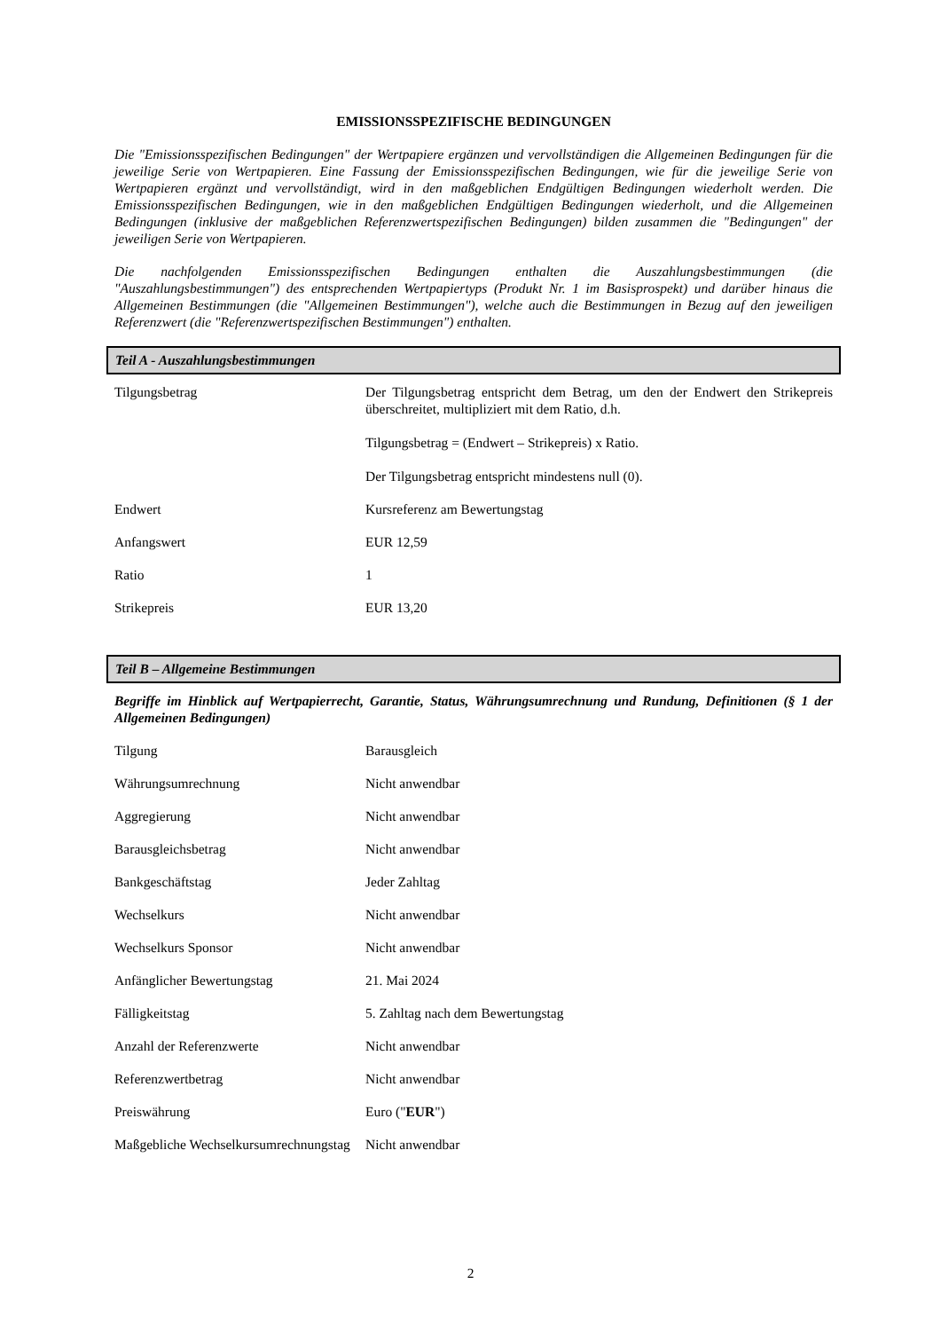EMISSIONSSPEZIFISCHE BEDINGUNGEN
Die "Emissionsspezifischen Bedingungen" der Wertpapiere ergänzen und vervollständigen die Allgemeinen Bedingungen für die jeweilige Serie von Wertpapieren. Eine Fassung der Emissionsspezifischen Bedingungen, wie für die jeweilige Serie von Wertpapieren ergänzt und vervollständigt, wird in den maßgeblichen Endgültigen Bedingungen wiederholt werden. Die Emissionsspezifischen Bedingungen, wie in den maßgeblichen Endgültigen Bedingungen wiederholt, und die Allgemeinen Bedingungen (inklusive der maßgeblichen Referenzwertspezifischen Bedingungen) bilden zusammen die "Bedingungen" der jeweiligen Serie von Wertpapieren.
Die nachfolgenden Emissionsspezifischen Bedingungen enthalten die Auszahlungsbestimmungen (die "Auszahlungsbestimmungen") des entsprechenden Wertpapiertyps (Produkt Nr. 1 im Basisprospekt) und darüber hinaus die Allgemeinen Bestimmungen (die "Allgemeinen Bestimmungen"), welche auch die Bestimmungen in Bezug auf den jeweiligen Referenzwert (die "Referenzwertspezifischen Bestimmungen") enthalten.
Teil A - Auszahlungsbestimmungen
| Tilgungsbetrag | Der Tilgungsbetrag entspricht dem Betrag, um den der Endwert den Strikepreis überschreitet, multipliziert mit dem Ratio, d.h. Tilgungsbetrag = (Endwert – Strikepreis) x Ratio. Der Tilgungsbetrag entspricht mindestens null (0). |
| Endwert | Kursreferenz am Bewertungstag |
| Anfangswert | EUR 12,59 |
| Ratio | 1 |
| Strikepreis | EUR 13,20 |
Teil B – Allgemeine Bestimmungen
Begriffe im Hinblick auf Wertpapierrecht, Garantie, Status, Währungsumrechnung und Rundung, Definitionen (§ 1 der Allgemeinen Bedingungen)
| Tilgung | Barausgleich |
| Währungsumrechnung | Nicht anwendbar |
| Aggregierung | Nicht anwendbar |
| Barausgleichsbetrag | Nicht anwendbar |
| Bankgeschäftstag | Jeder Zahltag |
| Wechselkurs | Nicht anwendbar |
| Wechselkurs Sponsor | Nicht anwendbar |
| Anfänglicher Bewertungstag | 21. Mai 2024 |
| Fälligkeitstag | 5. Zahltag nach dem Bewertungstag |
| Anzahl der Referenzwerte | Nicht anwendbar |
| Referenzwertbetrag | Nicht anwendbar |
| Preiswährung | Euro (" EUR ") |
| Maßgebliche Wechselkursumrechnungstag | Nicht anwendbar |
2